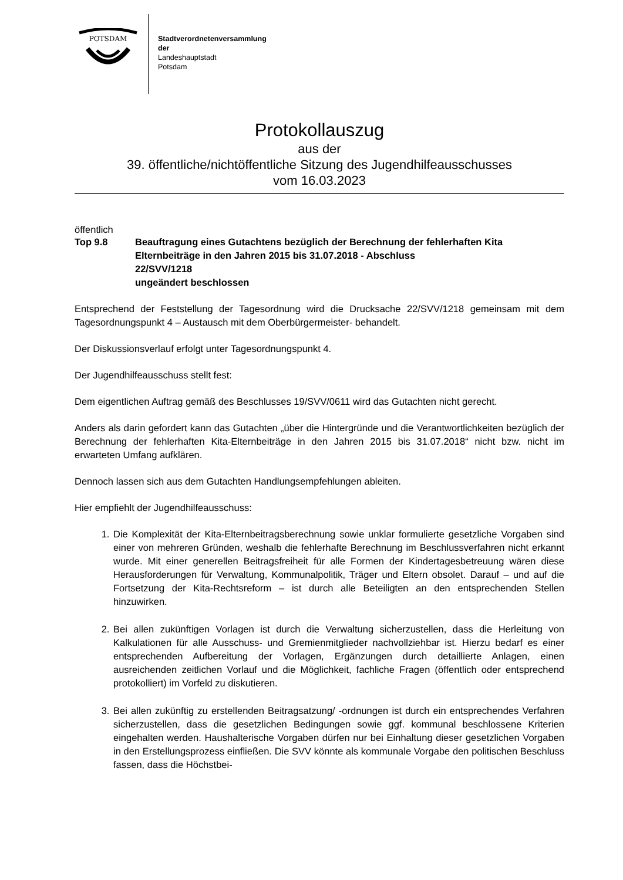POTSDAM
Stadtverordnetenversammlung
der
Landeshauptstadt
Potsdam
Protokollauszug
aus der
39. öffentliche/nichtöffentliche Sitzung des Jugendhilfeausschusses
vom 16.03.2023
öffentlich
Top 9.8 Beauftragung eines Gutachtens bezüglich der Berechnung der fehlerhaften Kita Elternbeiträge in den Jahren 2015 bis 31.07.2018 - Abschluss
22/SVV/1218
ungeändert beschlossen
Entsprechend der Feststellung der Tagesordnung wird die Drucksache 22/SVV/1218 gemeinsam mit dem Tagesordnungspunkt 4 – Austausch mit dem Oberbürgermeister- behandelt.
Der Diskussionsverlauf erfolgt unter Tagesordnungspunkt 4.
Der Jugendhilfeausschuss stellt fest:
Dem eigentlichen Auftrag gemäß des Beschlusses 19/SVV/0611 wird das Gutachten nicht gerecht.
Anders als darin gefordert kann das Gutachten „über die Hintergründe und die Verantwortlichkeiten bezüglich der Berechnung der fehlerhaften Kita-Elternbeiträge in den Jahren 2015 bis 31.07.2018“ nicht bzw. nicht im erwarteten Umfang aufklären.
Dennoch lassen sich aus dem Gutachten Handlungsempfehlungen ableiten.
Hier empfiehlt der Jugendhilfeausschuss:
1. Die Komplexität der Kita-Elternbeitragsberechnung sowie unklar formulierte gesetzliche Vorgaben sind einer von mehreren Gründen, weshalb die fehlerhafte Berechnung im Beschlussverfahren nicht erkannt wurde. Mit einer generellen Beitragsfreiheit für alle Formen der Kindertagesbetreuung wären diese Herausforderungen für Verwaltung, Kommunalpolitik, Träger und Eltern obsolet. Darauf – und auf die Fortsetzung der Kita-Rechtsreform – ist durch alle Beteiligten an den entsprechenden Stellen hinzuwirken.
2. Bei allen zukünftigen Vorlagen ist durch die Verwaltung sicherzustellen, dass die Herleitung von Kalkulationen für alle Ausschuss- und Gremienmitglieder nachvollziehbar ist. Hierzu bedarf es einer entsprechenden Aufbereitung der Vorlagen, Ergänzungen durch detaillierte Anlagen, einen ausreichenden zeitlichen Vorlauf und die Möglichkeit, fachliche Fragen (öffentlich oder entsprechend protokolliert) im Vorfeld zu diskutieren.
3. Bei allen zukünftig zu erstellenden Beitragsatzung/ -ordnungen ist durch ein entsprechendes Verfahren sicherzustellen, dass die gesetzlichen Bedingungen sowie ggf. kommunal beschlossene Kriterien eingehalten werden. Haushalterische Vorgaben dürfen nur bei Einhaltung dieser gesetzlichen Vorgaben in den Erstellungsprozess einfließen. Die SVV könnte als kommunale Vorgabe den politischen Beschluss fassen, dass die Höchstbei-